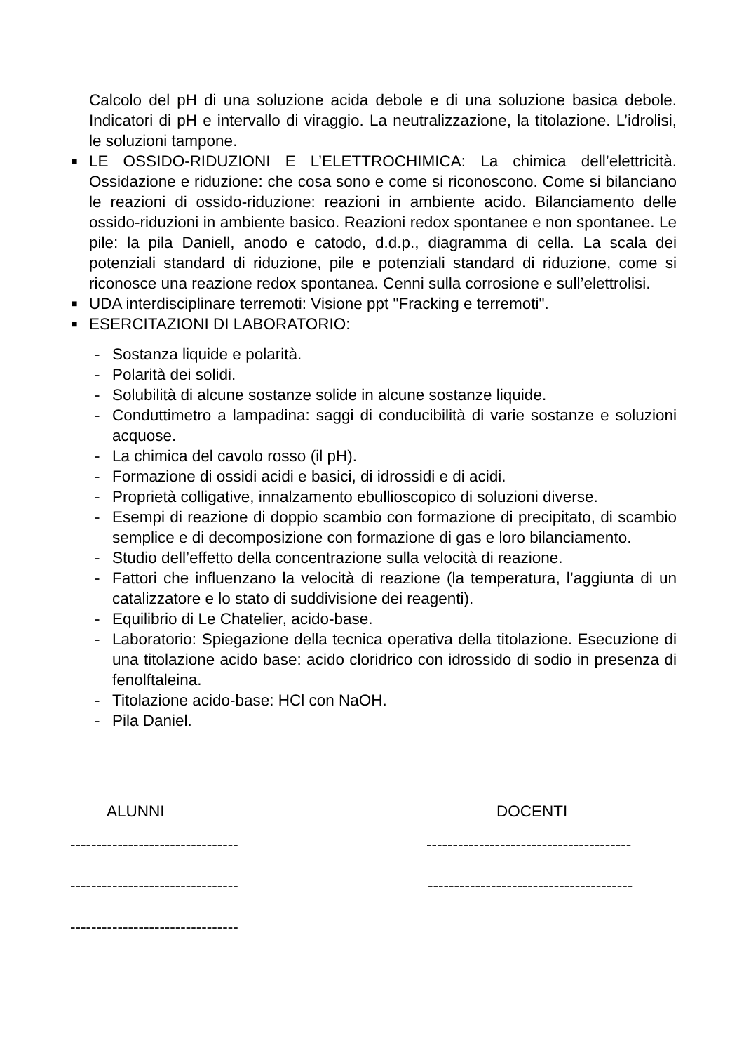Calcolo del pH di una soluzione acida debole e di una soluzione basica debole. Indicatori di pH e intervallo di viraggio. La neutralizzazione, la titolazione. L’idrolisi, le soluzioni tampone.
■ LE OSSIDO-RIDUZIONI E L’ELETTROCHIMICA: La chimica dell’elettricità. Ossidazione e riduzione: che cosa sono e come si riconoscono. Come si bilanciano le reazioni di ossido-riduzione: reazioni in ambiente acido. Bilanciamento delle ossido-riduzioni in ambiente basico. Reazioni redox spontanee e non spontanee. Le pile: la pila Daniell, anodo e catodo, d.d.p., diagramma di cella. La scala dei potenziali standard di riduzione, pile e potenziali standard di riduzione, come si riconosce una reazione redox spontanea. Cenni sulla corrosione e sull’elettrolisi.
■ UDA interdisciplinare terremoti: Visione ppt "Fracking e terremoti".
■ ESERCITAZIONI DI LABORATORIO:
- Sostanza liquide e polarità.
- Polarità dei solidi.
- Solubilità di alcune sostanze solide in alcune sostanze liquide.
- Conduttimetro a lampadina: saggi di conducibilità di varie sostanze e soluzioni acquose.
- La chimica del cavolo rosso (il pH).
- Formazione di ossidi acidi e basici, di idrossidi e di acidi.
- Proprietà colligative, innalzamento ebullioscopico di soluzioni diverse.
- Esempi di reazione di doppio scambio con formazione di precipitato, di scambio semplice e di decomposizione con formazione di gas e loro bilanciamento.
- Studio dell’effetto della concentrazione sulla velocità di reazione.
- Fattori che influenzano la velocità di reazione (la temperatura, l’aggiunta di un catalizzatore e lo stato di suddivisione dei reagenti).
- Equilibrio di Le Chatelier, acido-base.
- Laboratorio: Spiegazione della tecnica operativa della titolazione. Esecuzione di una titolazione acido base: acido cloridrico con idrossido di sodio in presenza di fenolftaleina.
- Titolazione acido-base: HCl con NaOH.
- Pila Daniel.
ALUNNI DOCENTI
-------------------------------- ---------------------------------------
-------------------------------- ---------------------------------------
--------------------------------